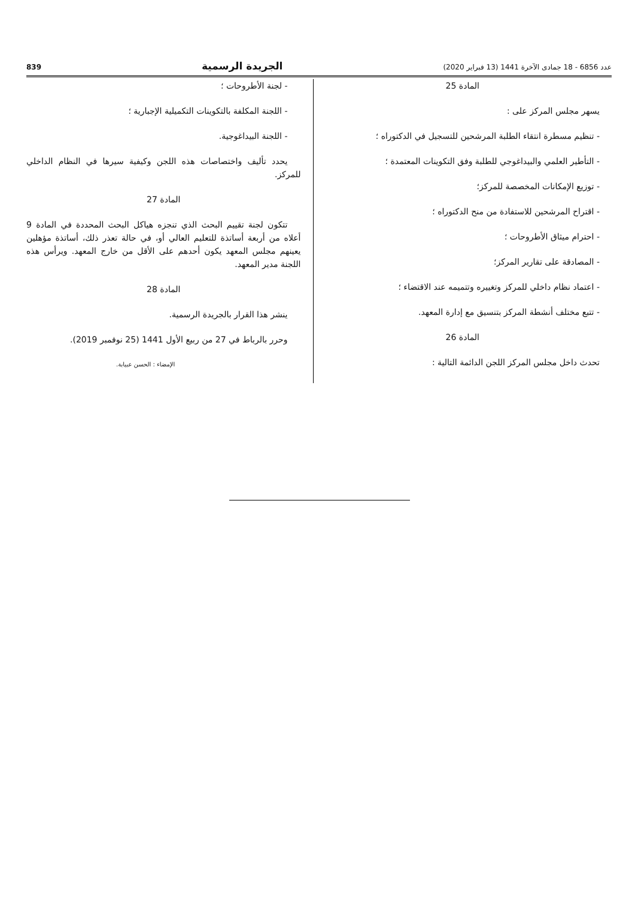عدد 6856 - 18 جمادى الآخرة 1441 (13 فبراير 2020) الجريدة الرسمية 839
المادة 25
يسهر مجلس المركز على :
- تنظيم مسطرة انتقاء الطلبة المرشحين للتسجيل في الدكتوراه ؛
- التأطير العلمي والبيداغوجي للطلبة وفق التكوينات المعتمدة ؛
- توزيع الإمكانات المخصصة للمركز؛
- اقتراح المرشحين للاستفادة من منح الدكتوراه ؛
- احترام ميثاق الأطروحات ؛
- المصادقة على تقارير المركز؛
- اعتماد نظام داخلي للمركز وتغييره وتتميمه عند الاقتضاء ؛
- تتبع مختلف أنشطة المركز بتنسيق مع إدارة المعهد.
المادة 26
تحدث داخل مجلس المركز اللجن الدائمة التالية :
- لجنة الأطروحات ؛
- اللجنة المكلفة بالتكوينات التكميلية الإجبارية ؛
- اللجنة البيداغوجية.
يحدد تأليف واختصاصات هذه اللجن وكيفية سيرها في النظام الداخلي للمركز.
المادة 27
تتكون لجنة تقييم البحث الذي تنجزه هياكل البحث المحددة في المادة 9 أعلاه من أربعة أساتذة للتعليم العالي أو، في حالة تعذر ذلك، أساتذة مؤهلين يعينهم مجلس المعهد يكون أحدهم على الأقل من خارج المعهد. ويرأس هذه اللجنة مدير المعهد.
المادة 28
ينشر هذا القرار بالجريدة الرسمية.
وحرر بالرباط في 27 من ربيع الأول 1441 (25 نوفمبر 2019).
الإمضاء : الحسن عبيابة.